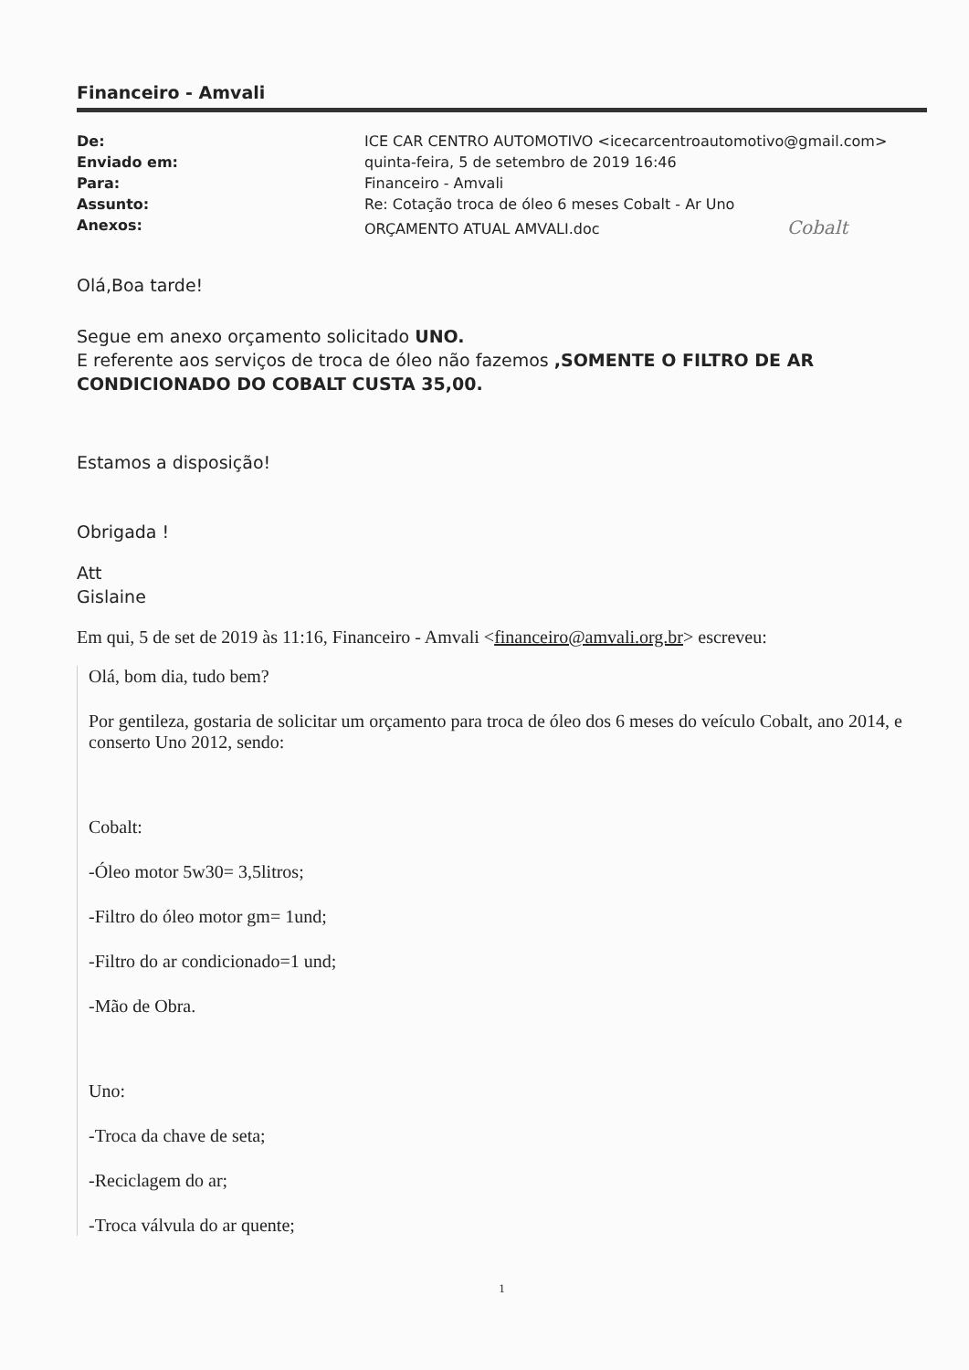Financeiro - Amvali
| De: | ICE CAR CENTRO AUTOMOTIVO <icecarcentroautomotivo@gmail.com> |
| Enviado em: | quinta-feira, 5 de setembro de 2019 16:46 |
| Para: | Financeiro - Amvali |
| Assunto: | Re: Cotação troca de óleo 6 meses Cobalt - Ar Uno |
| Anexos: | ORÇAMENTO ATUAL AMVALI.doc Cobalt |
Olá,Boa tarde!
Segue em anexo orçamento solicitado UNO.
E referente aos serviços de troca de óleo não fazemos ,SOMENTE O FILTRO DE AR CONDICIONADO DO COBALT CUSTA 35,00.
Estamos a disposição!
Obrigada !
Att
Gislaine
Em qui, 5 de set de 2019 às 11:16, Financeiro - Amvali <financeiro@amvali.org.br> escreveu:
Olá, bom dia, tudo bem?
Por gentileza, gostaria de solicitar um orçamento para troca de óleo dos 6 meses do veículo Cobalt, ano 2014, e conserto Uno 2012, sendo:
Cobalt:
-Óleo motor 5w30= 3,5litros;
-Filtro do óleo motor gm= 1und;
-Filtro do ar condicionado=1 und;
-Mão de Obra.
Uno:
-Troca da chave de seta;
-Reciclagem do ar;
-Troca válvula do ar quente;
1